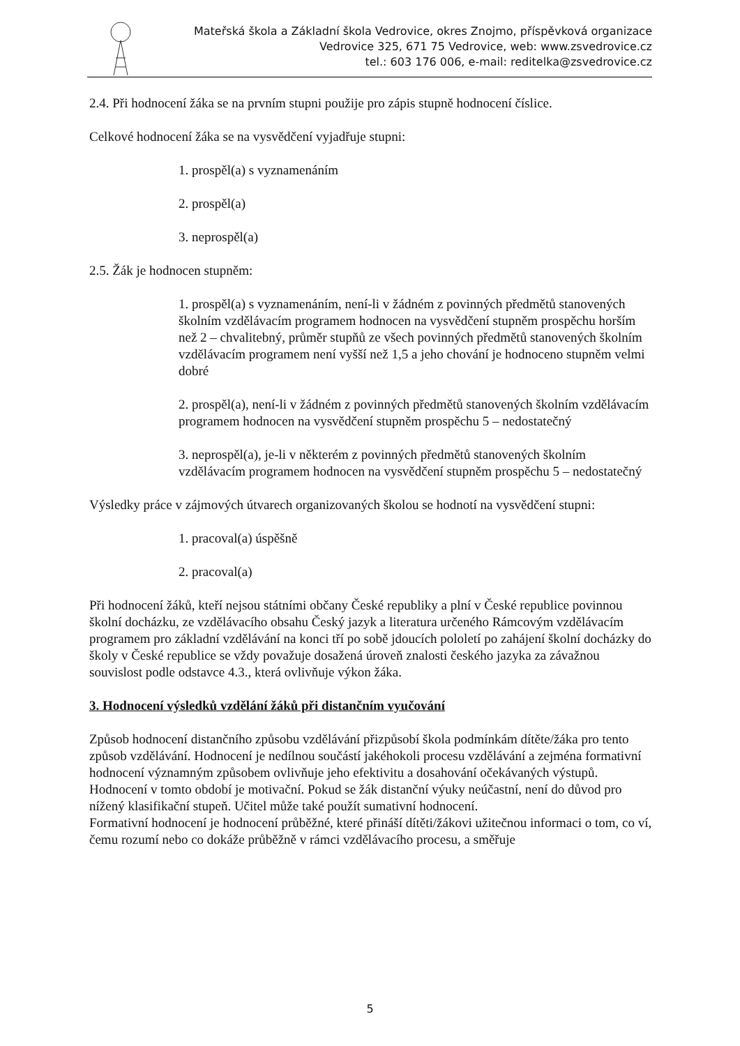Mateřská škola a Základní škola Vedrovice, okres Znojmo, příspěvková organizace
Vedrovice 325, 671 75 Vedrovice, web: www.zsvedrovice.cz
tel.: 603 176 006, e-mail: reditelka@zsvedrovice.cz
2.4. Při hodnocení žáka se na prvním stupni použije pro zápis stupně hodnocení číslice.
Celkové hodnocení žáka se na vysvědčení vyjadřuje stupni:
1. prospěl(a) s vyznamenáním
2. prospěl(a)
3. neprospěl(a)
2.5. Žák je hodnocen stupněm:
1. prospěl(a) s vyznamenáním, není-li v žádném z povinných předmětů stanovených školním vzdělávacím programem hodnocen na vysvědčení stupněm prospěchu horším než 2 – chvalitebný, průměr stupňů ze všech povinných předmětů stanovených školním vzdělávacím programem není vyšší než 1,5 a jeho chování je hodnoceno stupněm velmi dobré
2. prospěl(a), není-li v žádném z povinných předmětů stanovených školním vzdělávacím programem hodnocen na vysvědčení stupněm prospěchu 5 – nedostatečný
3. neprospěl(a), je-li v některém z povinných předmětů stanovených školním vzdělávacím programem hodnocen na vysvědčení stupněm prospěchu 5 – nedostatečný
Výsledky práce v zájmových útvarech organizovaných školou se hodnotí na vysvědčení stupni:
1. pracoval(a) úspěšně
2. pracoval(a)
Při hodnocení žáků, kteří nejsou státními občany České republiky a plní v České republice povinnou školní docházku, ze vzdělávacího obsahu Český jazyk a literatura určeného Rámcovým vzdělávacím programem pro základní vzdělávání na konci tří po sobě jdoucích pololetí po zahájení školní docházky do školy v České republice se vždy považuje dosažená úroveň znalosti českého jazyka za závažnou souvislost podle odstavce 4.3., která ovlivňuje výkon žáka.
3. Hodnocení výsledků vzdělání žáků při distančním vyučování
Způsob hodnocení distančního způsobu vzdělávání přizpůsobí škola podmínkám dítěte/žáka pro tento způsob vzdělávání. Hodnocení je nedílnou součástí jakéhokoli procesu vzdělávání a zejména formativní hodnocení významným způsobem ovlivňuje jeho efektivitu a dosahování očekávaných výstupů. Hodnocení v tomto období je motivační. Pokud se žák distanční výuky neúčastní, není do důvod pro nížený klasifikační stupeň. Učitel může také použít sumativní hodnocení.
Formativní hodnocení je hodnocení průběžné, které přináší dítěti/žákovi užitečnou informaci o tom, co ví, čemu rozumí nebo co dokáže průběžně v rámci vzdělávacího procesu, a směřuje
5